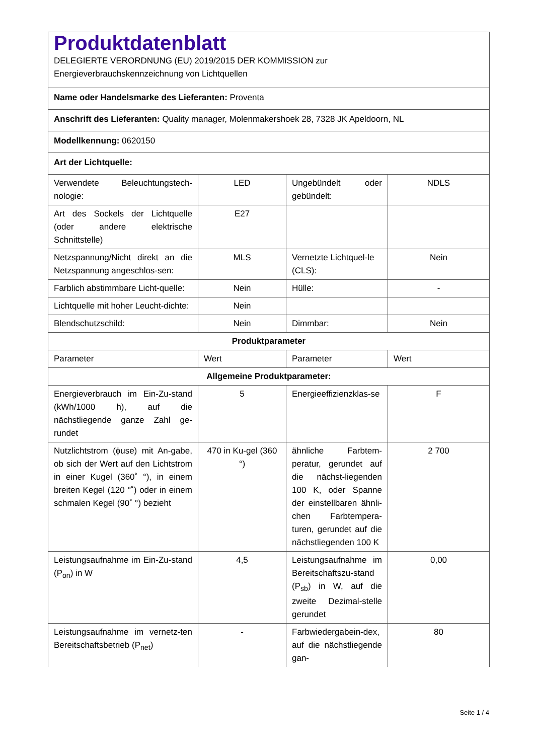| Produktdatenblatt DELEGIERTE VERORDNUNG (EU) 2019/2015 DER KOMMISSION zur Energieverbrauchskennzeichnung von Lichtquellen | | | |
| Name oder Handelsmarke des Lieferanten: Proventa | | | |
| Anschrift des Lieferanten: Quality manager, Molenmakershoek 28, 7328 JK Apeldoorn, NL | | | |
| Modellkennung: 0620150 | | | |
| Art der Lichtquelle: | | | |
| Verwendete Beleuchtungstech-nologie: | LED | Ungebündelt oder gebündelt: | NDLS |
| Art des Sockels der Lichtquelle (oder andere elektrische Schnittstelle) | E27 | | |
| Netzspannung/Nicht direkt an die Netzspannung angeschlos-sen: | MLS | Vernetzte Lichtquel-le (CLS): | Nein |
| Farblich abstimmbare Licht-quelle: | Nein | Hülle: | - |
| Lichtquelle mit hoher Leucht-dichte: | Nein | | |
| Blendschutzschild: | Nein | Dimmbar: | Nein |
| Produktparameter | | | |
| Parameter | Wert | Parameter | Wert |
| Allgemeine Produktparameter: | | | |
| Energieverbrauch im Ein-Zu-stand (kWh/1000 h), auf die nächstliegende ganze Zahl ge-rundet | 5 | Energieeffizienzklas-se | F |
| Nutzlichtstrom (ɸuse) mit An-gabe, ob sich der Wert auf den Lichtstrom in einer Kugel (360˚ °), in einem breiten Kegel (120 °˚) oder in einem schmalen Kegel (90˚ °) bezieht | 470 in Ku-gel (360 °) | ähnliche Farbtem-peratur, gerundet auf die nächst-liegenden 100 K, oder Spanne der einstellbaren ähnli-chen Farbtempera-turen, gerundet auf die nächstliegenden 100 K | 2 700 |
| Leistungsaufnahme im Ein-Zu-stand (P<sub>on</sub>) in W | 4,5 | Leistungsaufnahme im Bereitschaftszu-stand (P<sub>sb</sub>) in W, auf die zweite Dezimal-stelle gerundet | 0,00 |
| Leistungsaufnahme im vernetz-ten Bereitschaftsbetrieb (P<sub>net</sub>) | - | Farbwiedergabein-dex, auf die nächstliegende gan- | 80 |
Seite 1 / 4